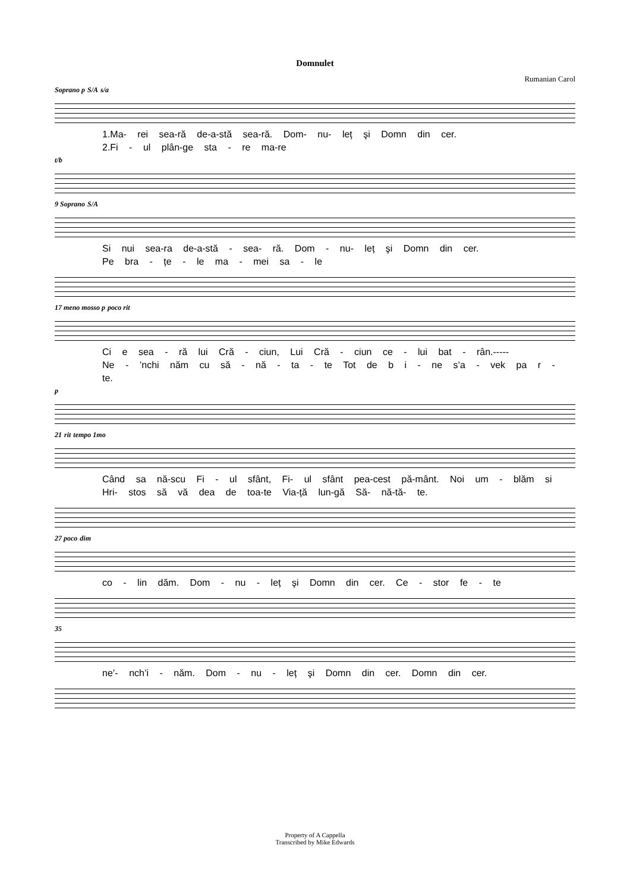Domnulet
Rumanian Carol
Soprano p S/A s/a
1.Ma- rei sea-ră de-a-stă sea-ră. Dom- nu- leț şi Domn din cer.
2.Fi - ul plân-ge sta - re ma-re
t/b
9 Soprano S/A
Si nui sea-ra de-a-stă - sea- ră. Dom - nu- leț şi Domn din cer.
Pe bra - țe - le ma - mei sa - le
17 meno mosso p poco rit
Ci e sea - ră lui Cră - ciun, Lui Cră - ciun ce - lui bat - rân.-----
Ne - ’nchi năm cu să - nă - ta - te Tot de b i - ne s’a - vek pa r - te.
p
21 rit tempo 1mo
Când sa nă-scu Fi - ul sfânt, Fi- ul sfânt pea-cest pă-mânt. Noi um - blăm si
Hri- stos să vă dea de toa-te Via-ță lun-gă Să- nă-tă- te.
27 poco dim
co - lin dăm. Dom - nu - leț şi Domn din cer. Ce - stor fe - te
35
ne’- nch’i - năm. Dom - nu - leț şi Domn din cer. Domn din cer.
Property of A Cappella
Transcribed by Mike Edwards